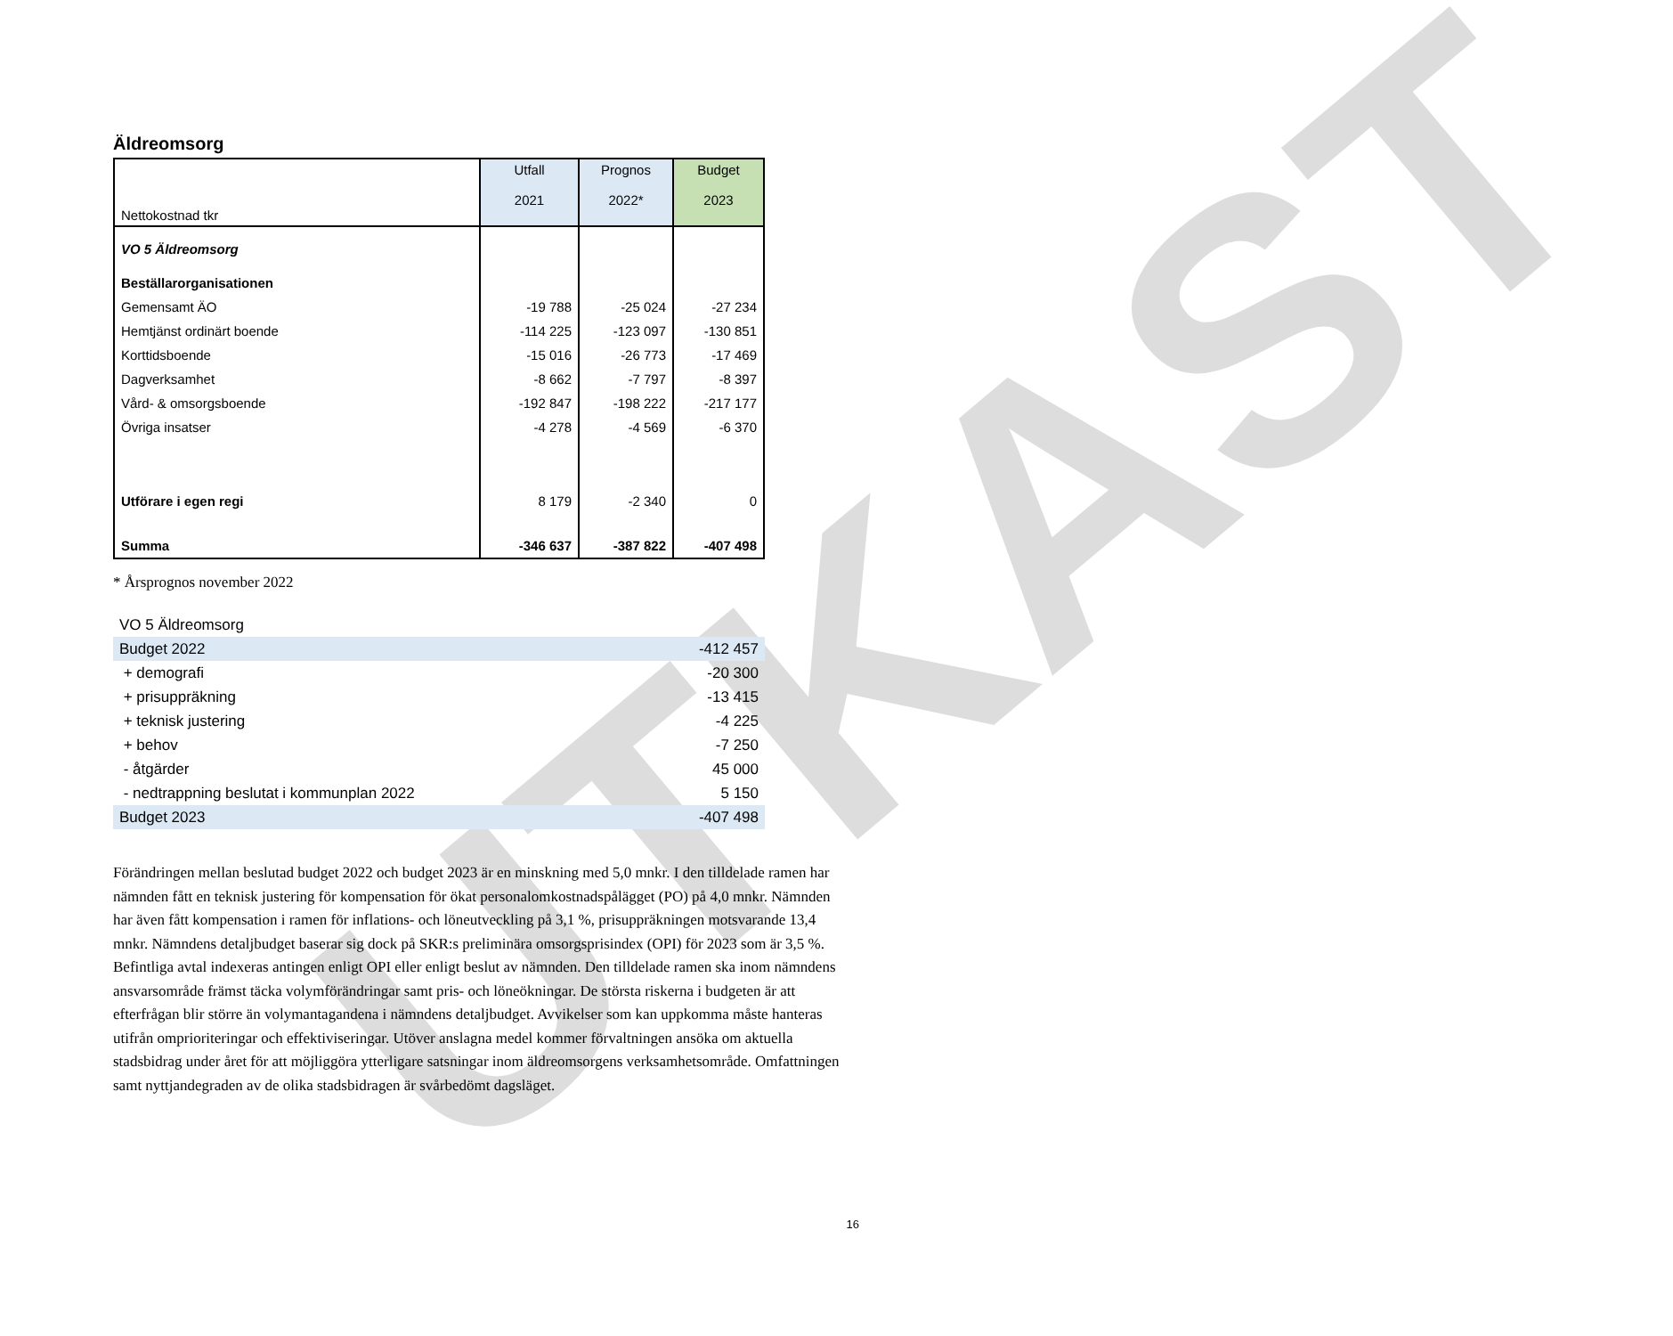UTKAST
Äldreomsorg
| Nettokostnad tkr | Utfall 2021 | Prognos 2022* | Budget 2023 |
| --- | --- | --- | --- |
| VO 5 Äldreomsorg | | | |
| Beställarorganisationen | | | |
| Gemensamt ÄO | -19 788 | -25 024 | -27 234 |
| Hemtjänst ordinärt boende | -114 225 | -123 097 | -130 851 |
| Korttidsboende | -15 016 | -26 773 | -17 469 |
| Dagverksamhet | -8 662 | -7 797 | -8 397 |
| Vård- & omsorgsboende | -192 847 | -198 222 | -217 177 |
| Övriga insatser | -4 278 | -4 569 | -6 370 |
| Utförare i egen regi | 8 179 | -2 340 | 0 |
| Summa | -346 637 | -387 822 | -407 498 |
* Årsprognos november 2022
| VO 5 Äldreomsorg | |
| Budget 2022 | -412 457 |
| + demografi | -20 300 |
| + prisuppräkning | -13 415 |
| + teknisk justering | -4 225 |
| + behov | -7 250 |
| - åtgärder | 45 000 |
| - nedtrappning beslutat i kommunplan 2022 | 5 150 |
| Budget 2023 | -407 498 |
Förändringen mellan beslutad budget 2022 och budget 2023 är en minskning med 5,0 mnkr. I den tilldelade ramen har nämnden fått en teknisk justering för kompensation för ökat personalomkostnadspålägget (PO) på 4,0 mnkr. Nämnden har även fått kompensation i ramen för inflations- och löneutveckling på 3,1 %, prisuppräkningen motsvarande 13,4 mnkr. Nämndens detaljbudget baserar sig dock på SKR:s preliminära omsorgsprisindex (OPI) för 2023 som är 3,5 %. Befintliga avtal indexeras antingen enligt OPI eller enligt beslut av nämnden. Den tilldelade ramen ska inom nämndens ansvarsområde främst täcka volymförändringar samt pris- och löneökningar. De största riskerna i budgeten är att efterfrågan blir större än volymantagandena i nämndens detaljbudget. Avvikelser som kan uppkomma måste hanteras utifrån omprioriteringar och effektiviseringar. Utöver anslagna medel kommer förvaltningen ansöka om aktuella stadsbidrag under året för att möjliggöra ytterligare satsningar inom äldreomsorgens verksamhetsområde. Omfattningen samt nyttjandegraden av de olika stadsbidragen är svårbedömt dagsläget.
16